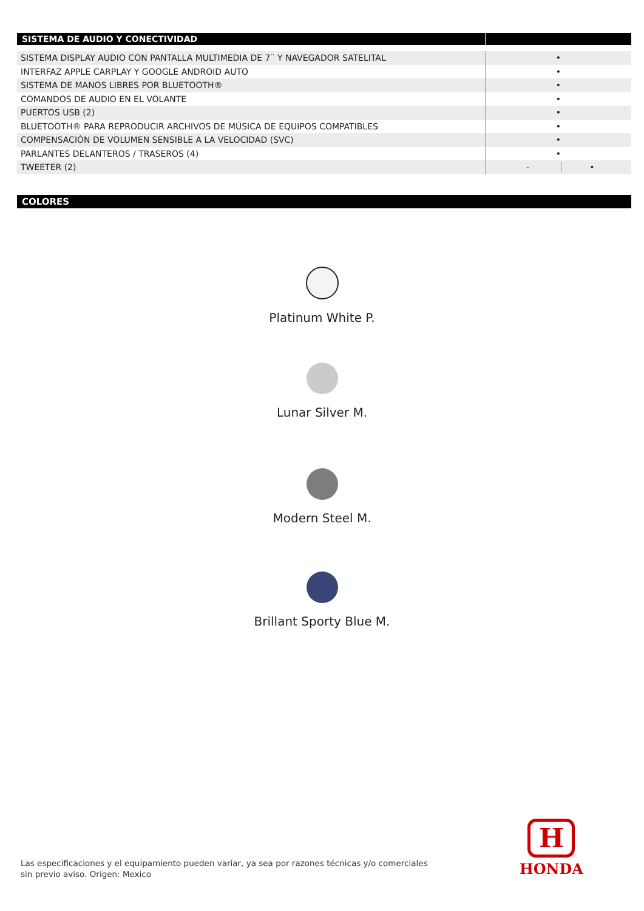| SISTEMA DE AUDIO Y CONECTIVIDAD | |
| --- | --- |
| SISTEMA DISPLAY AUDIO CON PANTALLA MULTIMEDIA DE 7¨ Y NAVEGADOR SATELITAL | • |
| INTERFAZ APPLE CARPLAY Y GOOGLE ANDROID AUTO | • |
| SISTEMA DE MANOS LIBRES POR BLUETOOTH® | • |
| COMANDOS DE AUDIO EN EL VOLANTE | • |
| PUERTOS USB (2) | • |
| BLUETOOTH® PARA REPRODUCIR ARCHIVOS DE MÚSICA DE EQUIPOS COMPATIBLES | • |
| COMPENSACIÓN DE VOLUMEN SENSIBLE A LA VELOCIDAD (SVC) | • |
| PARLANTES DELANTEROS / TRASEROS (4) | • |
| TWEETER (2) | - • |
COLORES
Platinum White P.
Lunar Silver M.
Modern Steel M.
Brillant Sporty Blue M.
Las especificaciones y el equipamiento pueden variar, ya sea por razones técnicas y/o comerciales
sin previo aviso. Origen: Mexico
H
HONDA